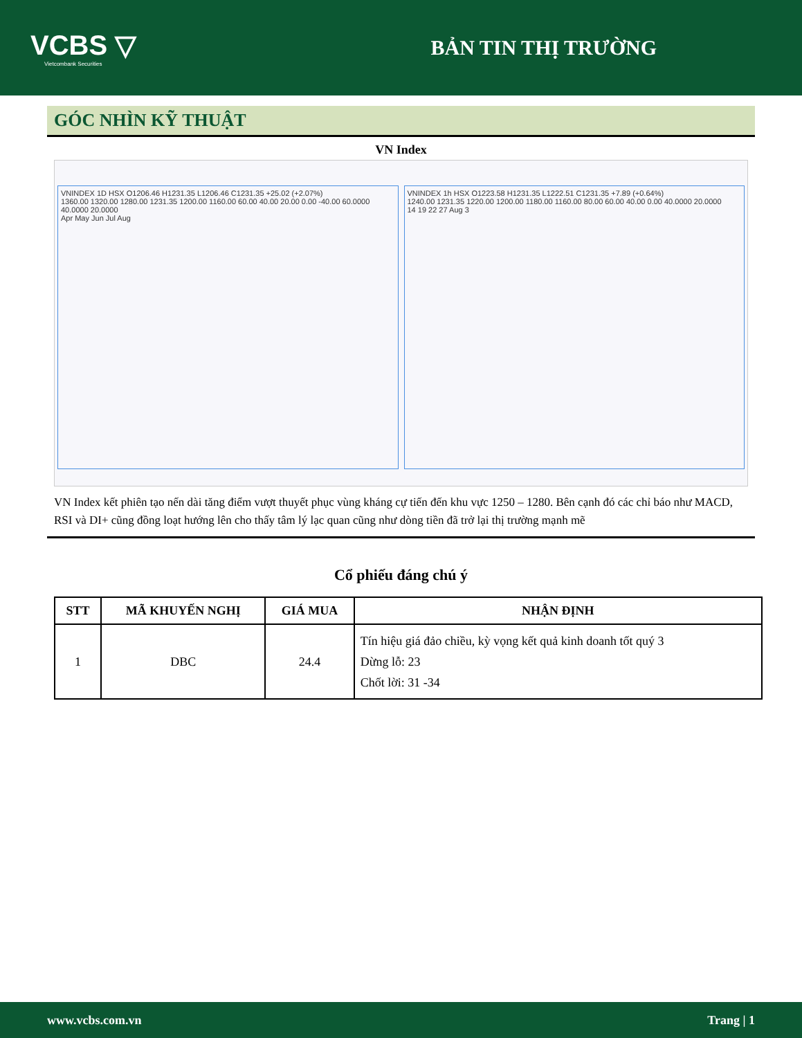VCBS ▽
Vietcombank Securities
BẢN TIN THỊ TRƯỜNG
GÓC NHÌN KỸ THUẬT
VN Index
VNINDEX 1D HSX O1206.46 H1231.35 L1206.46 C1231.35 +25.02 (+2.07%)
1360.00 1320.00 1280.00 1231.35 1200.00 1160.00 60.00 40.00 20.00 0.00 -40.00 60.0000 40.0000 20.0000
Apr May Jun Jul Aug
VNINDEX 1h HSX O1223.58 H1231.35 L1222.51 C1231.35 +7.89 (+0.64%)
1240.00 1231.35 1220.00 1200.00 1180.00 1160.00 80.00 60.00 40.00 0.00 40.0000 20.0000
14 19 22 27 Aug 3
VN Index kết phiên tạo nến dài tăng điểm vượt thuyết phục vùng kháng cự tiến đến khu vực 1250 – 1280. Bên cạnh đó các chỉ báo như MACD, RSI và DI+ cũng đồng loạt hướng lên cho thấy tâm lý lạc quan cũng như dòng tiền đã trở lại thị trường mạnh mẽ
Cổ phiếu đáng chú ý
| STT | MÃ KHUYẾN NGHỊ | GIÁ MUA | NHẬN ĐỊNH |
| --- | --- | --- | --- |
| 1 | DBC | 24.4 | Tín hiệu giá đảo chiều, kỳ vọng kết quả kinh doanh tốt quý 3 Dừng lỗ: 23 Chốt lời: 31 -34 |
www.vcbs.com.vn Trang | 1